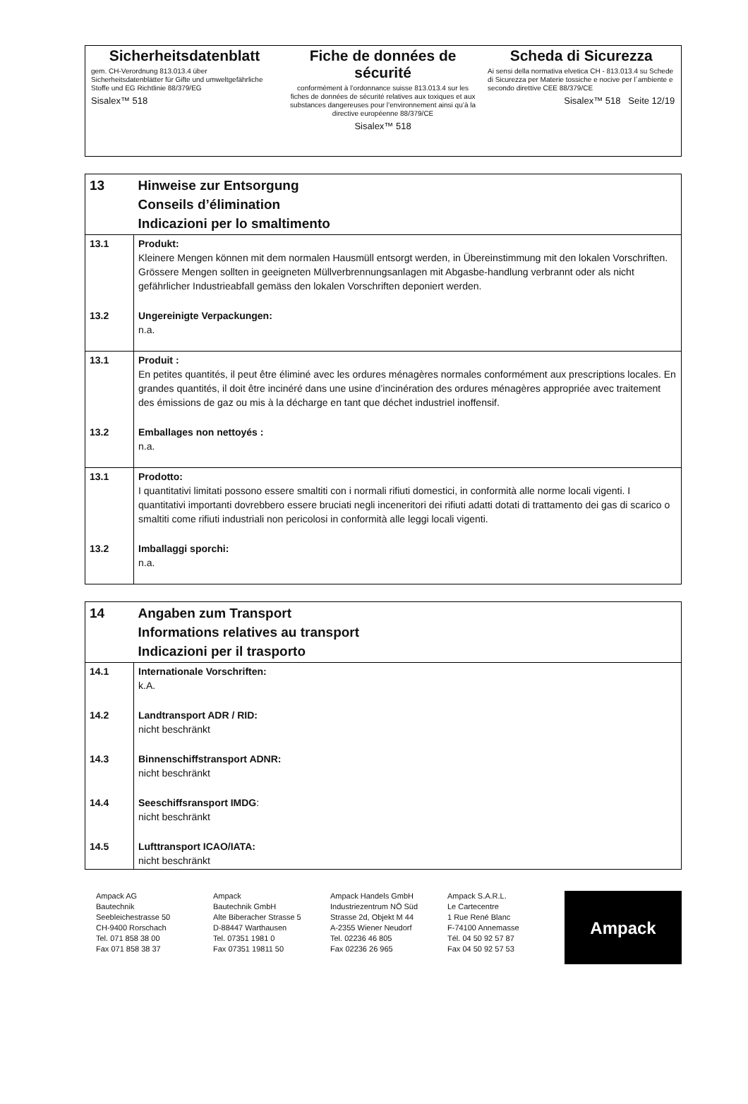Sicherheitsdatenblatt
gem. CH-Verordnung 813.013.4 über Sicherheitsdatenblätter für Gifte und umweltgefährliche Stoffe und EG Richtlinie 88/379/EG
Sisalex™ 518
Fiche de données de sécurité
conformément à l’ordonnance suisse 813.013.4 sur les fiches de données de sécurité relatives aux toxiques et aux substances dangereuses pour l’environnement ainsi qu’à la directive européenne 88/379/CE
Sisalex™ 518
Scheda di Sicurezza
Ai sensi della normativa elvetica CH - 813.013.4 su Schede di Sicurezza per Materie tossiche e nocive per l´ambiente e secondo direttive CEE 88/379/CE
Sisalex™ 518 Seite 12/19
| 13 | Hinweise zur Entsorgung Conseils d’élimination Indicazioni per lo smaltimento |
| 13.1 | Produkt: Kleinere Mengen können mit dem normalen Hausmüll entsorgt werden, in Übereinstimmung mit den lokalen Vorschriften. Grössere Mengen sollten in geeigneten Müllverbrennungsanlagen mit Abgasbe-handlung verbrannt oder als nicht gefährlicher Industrieabfall gemäss den lokalen Vorschriften deponiert werden. |
| 13.2 | Ungereinigte Verpackungen: n.a. |
| 13.1 | Produit : En petites quantités, il peut être éliminé avec les ordures ménagères normales conformément aux prescriptions locales. En grandes quantités, il doit être incinéré dans une usine d’incinération des ordures ménagères appropriée avec traitement des émissions de gaz ou mis à la décharge en tant que déchet industriel inoffensif. |
| 13.2 | Emballages non nettoyés : n.a. |
| 13.1 | Prodotto: I quantitativi limitati possono essere smaltiti con i normali rifiuti domestici, in conformità alle norme locali vigenti. I quantitativi importanti dovrebbero essere bruciati negli inceneritori dei rifiuti adatti dotati di trattamento dei gas di scarico o smaltiti come rifiuti industriali non pericolosi in conformità alle leggi locali vigenti. |
| 13.2 | Imballaggi sporchi: n.a. |
| 14 | Angaben zum Transport Informations relatives au transport Indicazioni per il trasporto |
| 14.1 | Internationale Vorschriften: k.A. |
| 14.2 | Landtransport ADR / RID: nicht beschränkt |
| 14.3 | Binnenschiffstransport ADNR: nicht beschränkt |
| 14.4 | Seeschiffsransport IMDG : nicht beschränkt |
| 14.5 | Lufttransport ICAO/IATA: nicht beschränkt |
Ampack AG
Bautechnik
Seebleichestrasse 50
CH-9400 Rorschach
Tel. 071 858 38 00
Fax 071 858 38 37
Ampack
Bautechnik GmbH
Alte Biberacher Strasse 5
D-88447 Warthausen
Tel. 07351 1981 0
Fax 07351 19811 50
Ampack Handels GmbH
Industriezentrum NÖ Süd
Strasse 2d, Objekt M 44
A-2355 Wiener Neudorf
Tel. 02236 46 805
Fax 02236 26 965
Ampack S.A.R.L.
Le Cartecentre
1 Rue René Blanc
F-74100 Annemasse
Tél. 04 50 92 57 87
Fax 04 50 92 57 53
Ampack